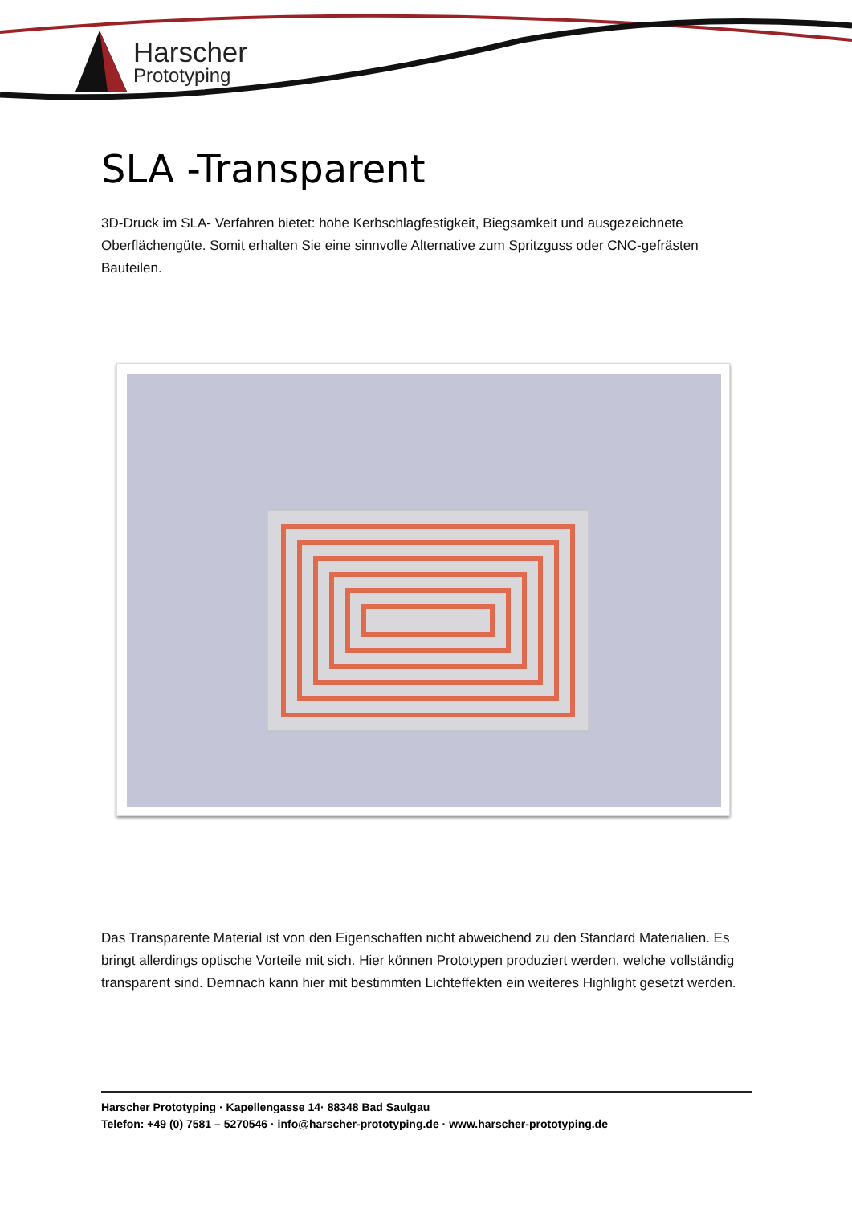Harscher
Prototyping
SLA -Transparent
3D-Druck im SLA- Verfahren bietet: hohe Kerbschlagfestigkeit, Biegsamkeit und ausgezeichnete Oberflächengüte. Somit erhalten Sie eine sinnvolle Alternative zum Spritzguss oder CNC-gefrästen Bauteilen.
Das Transparente Material ist von den Eigenschaften nicht abweichend zu den Standard Materialien. Es bringt allerdings optische Vorteile mit sich. Hier können Prototypen produziert werden, welche vollständig transparent sind. Demnach kann hier mit bestimmten Lichteffekten ein weiteres Highlight gesetzt werden.
Harscher Prototyping · Kapellengasse 14· 88348 Bad Saulgau
Telefon: +49 (0) 7581 – 5270546 · info@harscher-prototyping.de · www.harscher-prototyping.de